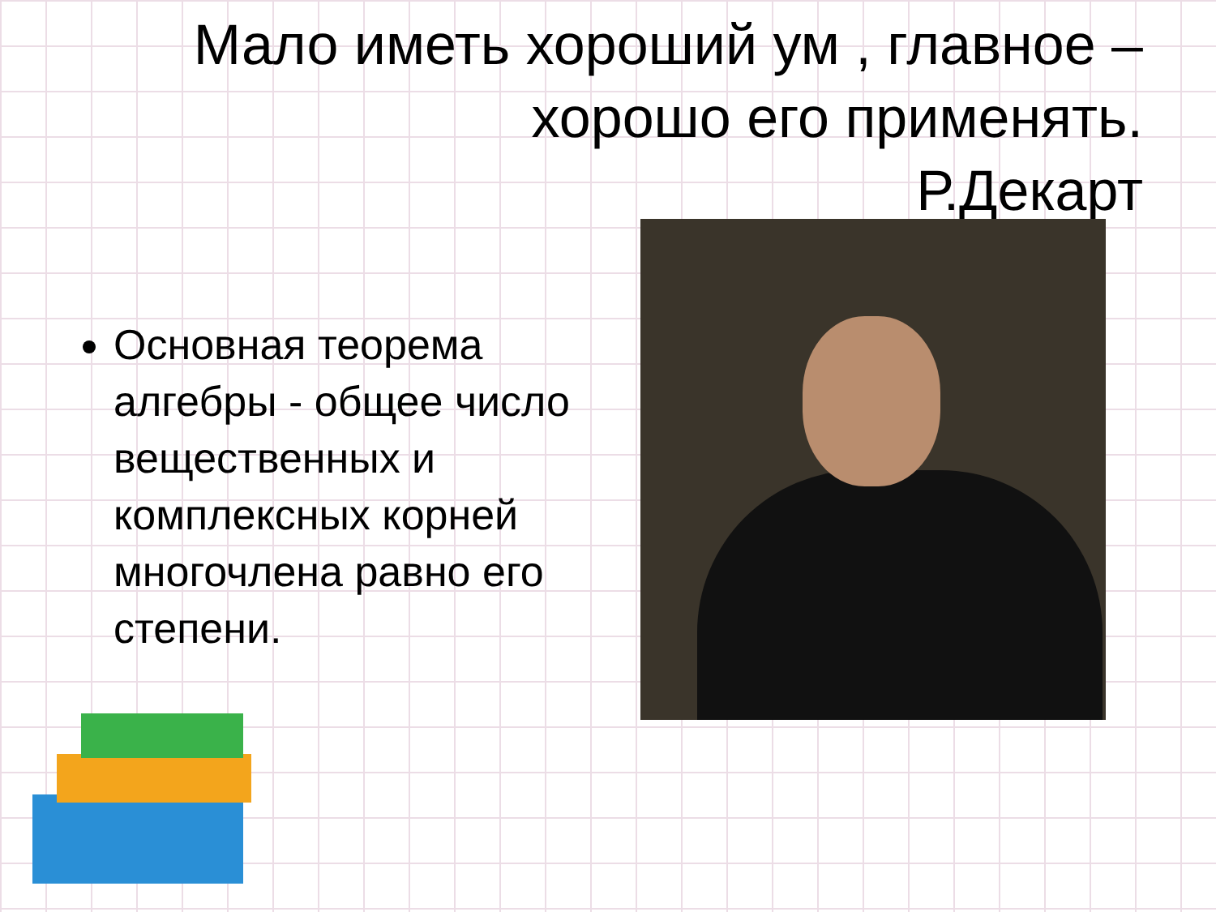Мало иметь хороший ум , главное – хорошо его применять.
Р.Декарт
Основная теорема алгебры - общее число вещественных и комплексных корней многочлена равно его степени.